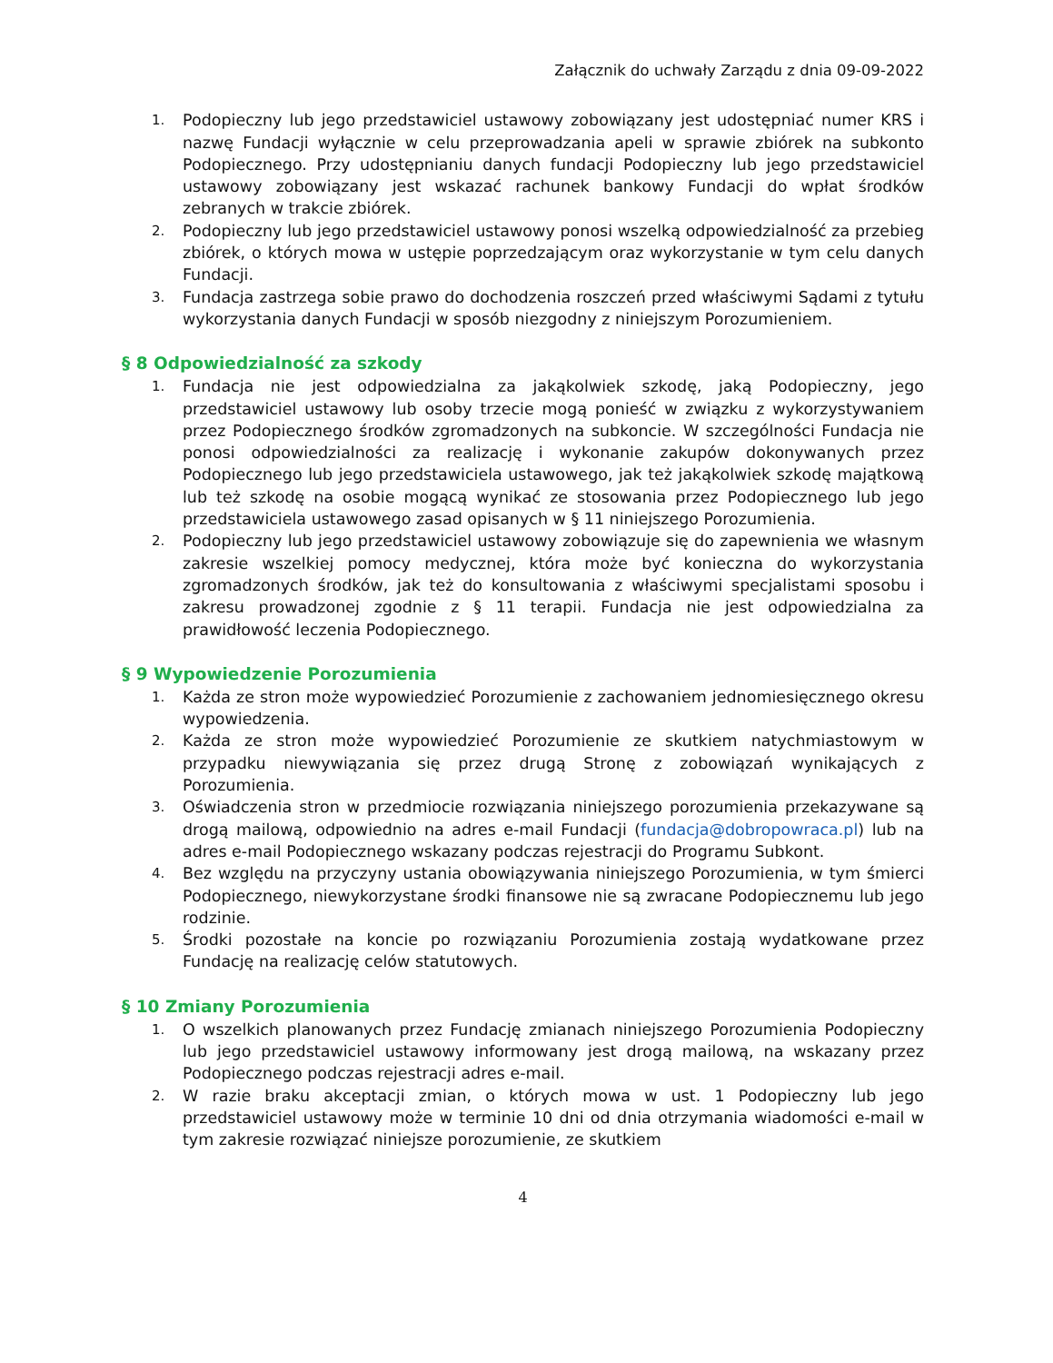Załącznik do uchwały Zarządu z dnia 09-09-2022
1. Podopieczny lub jego przedstawiciel ustawowy zobowiązany jest udostępniać numer KRS i nazwę Fundacji wyłącznie w celu przeprowadzania apeli w sprawie zbiórek na subkonto Podopiecznego. Przy udostępnianiu danych fundacji Podopieczny lub jego przedstawiciel ustawowy zobowiązany jest wskazać rachunek bankowy Fundacji do wpłat środków zebranych w trakcie zbiórek.
2. Podopieczny lub jego przedstawiciel ustawowy ponosi wszelką odpowiedzialność za przebieg zbiórek, o których mowa w ustępie poprzedzającym oraz wykorzystanie w tym celu danych Fundacji.
3. Fundacja zastrzega sobie prawo do dochodzenia roszczeń przed właściwymi Sądami z tytułu wykorzystania danych Fundacji w sposób niezgodny z niniejszym Porozumieniem.
§ 8 Odpowiedzialność za szkody
1. Fundacja nie jest odpowiedzialna za jakąkolwiek szkodę, jaką Podopieczny, jego przedstawiciel ustawowy lub osoby trzecie mogą ponieść w związku z wykorzystywaniem przez Podopiecznego środków zgromadzonych na subkoncie. W szczególności Fundacja nie ponosi odpowiedzialności za realizację i wykonanie zakupów dokonywanych przez Podopiecznego lub jego przedstawiciela ustawowego, jak też jakąkolwiek szkodę majątkową lub też szkodę na osobie mogącą wynikać ze stosowania przez Podopiecznego lub jego przedstawiciela ustawowego zasad opisanych w § 11 niniejszego Porozumienia.
2. Podopieczny lub jego przedstawiciel ustawowy zobowiązuje się do zapewnienia we własnym zakresie wszelkiej pomocy medycznej, która może być konieczna do wykorzystania zgromadzonych środków, jak też do konsultowania z właściwymi specjalistami sposobu i zakresu prowadzonej zgodnie z § 11 terapii. Fundacja nie jest odpowiedzialna za prawidłowość leczenia Podopiecznego.
§ 9 Wypowiedzenie Porozumienia
1. Każda ze stron może wypowiedzieć Porozumienie z zachowaniem jednomiesięcznego okresu wypowiedzenia.
2. Każda ze stron może wypowiedzieć Porozumienie ze skutkiem natychmiastowym w przypadku niewywiązania się przez drugą Stronę z zobowiązań wynikających z Porozumienia.
3. Oświadczenia stron w przedmiocie rozwiązania niniejszego porozumienia przekazywane są drogą mailową, odpowiednio na adres e-mail Fundacji (fundacja@dobropowraca.pl) lub na adres e-mail Podopiecznego wskazany podczas rejestracji do Programu Subkont.
4. Bez względu na przyczyny ustania obowiązywania niniejszego Porozumienia, w tym śmierci Podopiecznego, niewykorzystane środki finansowe nie są zwracane Podopiecznemu lub jego rodzinie.
5. Środki pozostałe na koncie po rozwiązaniu Porozumienia zostają wydatkowane przez Fundację na realizację celów statutowych.
§ 10 Zmiany Porozumienia
1. O wszelkich planowanych przez Fundację zmianach niniejszego Porozumienia Podopieczny lub jego przedstawiciel ustawowy informowany jest drogą mailową, na wskazany przez Podopiecznego podczas rejestracji adres e-mail.
2. W razie braku akceptacji zmian, o których mowa w ust. 1 Podopieczny lub jego przedstawiciel ustawowy może w terminie 10 dni od dnia otrzymania wiadomości e-mail w tym zakresie rozwiązać niniejsze porozumienie, ze skutkiem
4